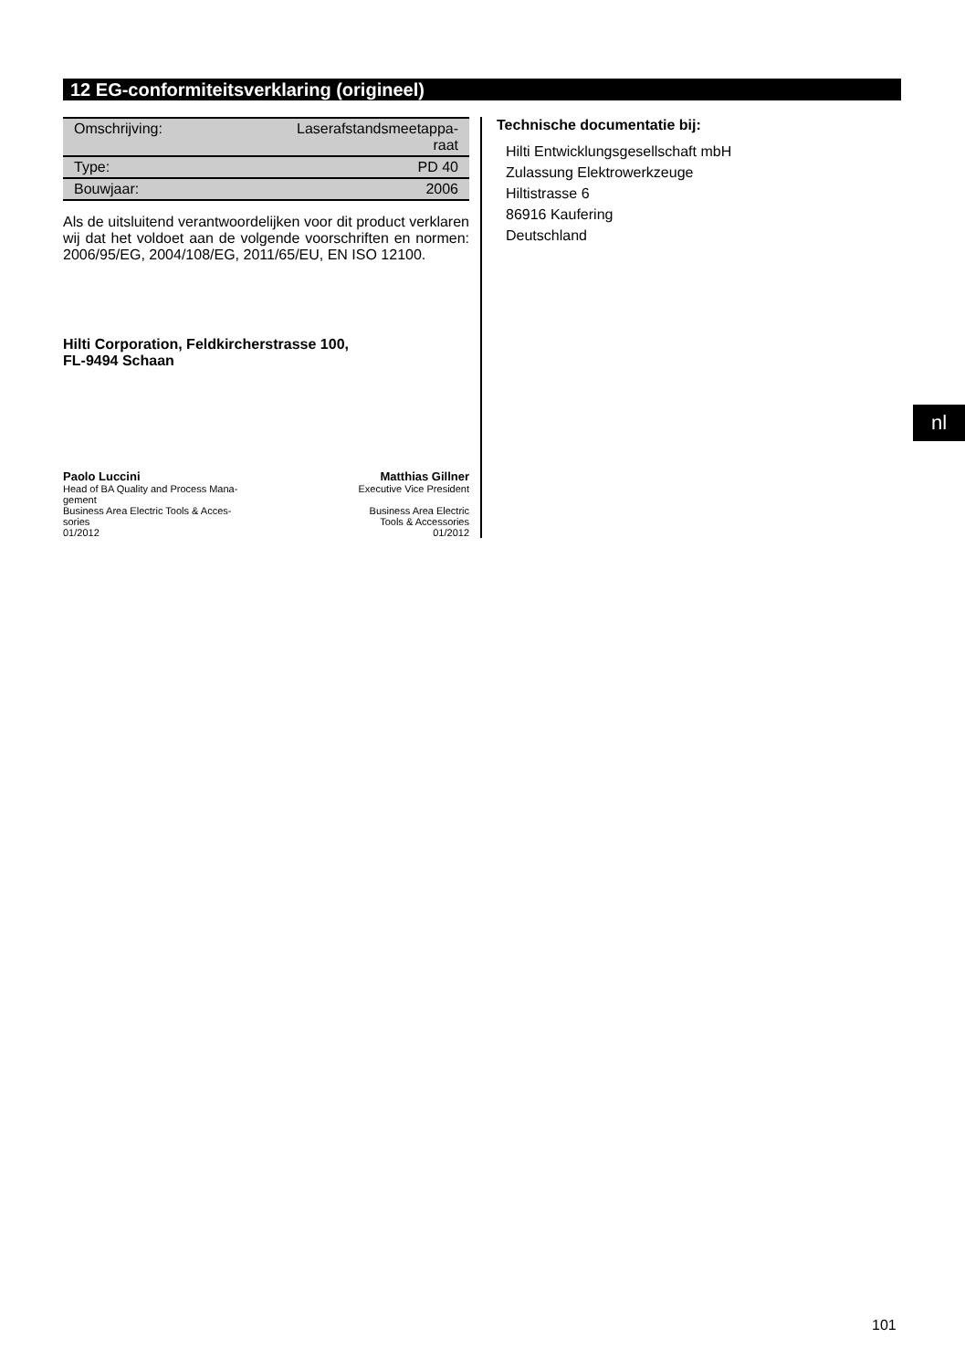12 EG-conformiteitsverklaring (origineel)
| Omschrijving: | Laserafstandsmeetappa- raat |
| Type: | PD 40 |
| Bouwjaar: | 2006 |
Als de uitsluitend verantwoordelijken voor dit product verklaren wij dat het voldoet aan de volgende voorschriften en normen: 2006/95/EG, 2004/108/EG, 2011/65/EU, EN ISO 12100.
Hilti Corporation, Feldkircherstrasse 100,
FL-9494 Schaan
Paolo Luccini
Head of BA Quality and Process Mana-
gement
Business Area Electric Tools & Acces-
sories
01/2012
Matthias Gillner
Executive Vice President
Business Area Electric
Tools & Accessories
01/2012
Technische documentatie bij:
Hilti Entwicklungsgesellschaft mbH
Zulassung Elektrowerkzeuge
Hiltistrasse 6
86916 Kaufering
Deutschland
nl
101